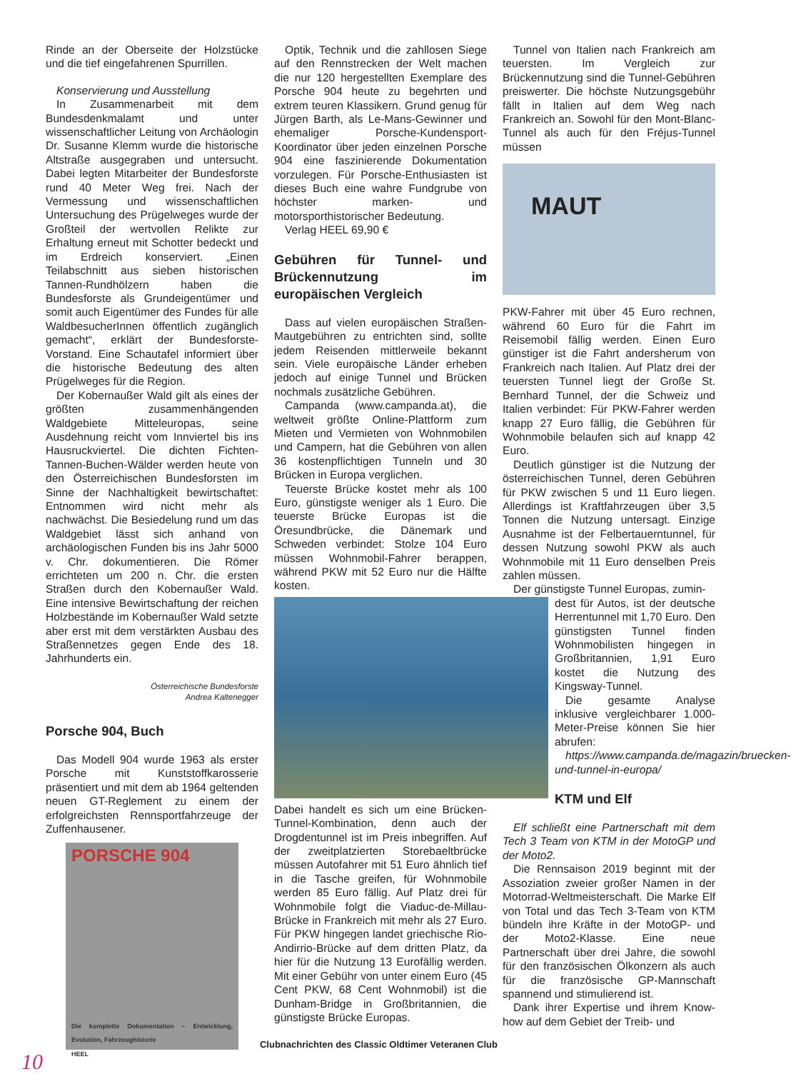Rinde an der Oberseite der Holzstücke und die tief eingefahrenen Spurrillen.
Konservierung und Ausstellung
In Zusammenarbeit mit dem Bundesdenkmalamt und unter wissenschaftlicher Leitung von Archäologin Dr. Susanne Klemm wurde die historische Altstraße ausgegraben und untersucht. Dabei legten Mitarbeiter der Bundesforste rund 40 Meter Weg frei. Nach der Vermessung und wissenschaftlichen Untersuchung des Prügelweges wurde der Großteil der wertvollen Relikte zur Erhaltung erneut mit Schotter bedeckt und im Erdreich konserviert. „Einen Teilabschnitt aus sieben historischen Tannen-Rundhölzern haben die Bundesforste als Grundeigentümer und somit auch Eigentümer des Fundes für alle WaldbesucherInnen öffentlich zugänglich gemacht“, erklärt der Bundesforste-Vorstand. Eine Schautafel informiert über die historische Bedeutung des alten Prügelweges für die Region.
Der Kobernaußer Wald gilt als eines der größten zusammenhängenden Waldgebiete Mitteleuropas, seine Ausdehnung reicht vom Innviertel bis ins Hausruckviertel. Die dichten Fichten-Tannen-Buchen-Wälder werden heute von den Österreichischen Bundesforsten im Sinne der Nachhaltigkeit bewirtschaftet: Entnommen wird nicht mehr als nachwächst. Die Besiedelung rund um das Waldgebiet lässt sich anhand von archäologischen Funden bis ins Jahr 5000 v. Chr. dokumentieren. Die Römer errichteten um 200 n. Chr. die ersten Straßen durch den Kobernaußer Wald. Eine intensive Bewirtschaftung der reichen Holzbestände im Kobernaußer Wald setzte aber erst mit dem verstärkten Ausbau des Straßennetzes gegen Ende des 18. Jahrhunderts ein.
Österreichische Bundesforste
Andrea Kaltenegger
Porsche 904, Buch
Das Modell 904 wurde 1963 als erster Porsche mit Kunststoffkarosserie präsentiert und mit dem ab 1964 geltenden neuen GT-Reglement zu einem der erfolgreichsten Rennsportfahrzeuge der Zuffenhausener.
PORSCHE 904
Die komplette Dokumentation – Entwicklung, Evolution, Fahrzeughistorie
HEEL
Optik, Technik und die zahllosen Siege auf den Rennstrecken der Welt machen die nur 120 hergestellten Exemplare des Porsche 904 heute zu begehrten und extrem teuren Klassikern. Grund genug für Jürgen Barth, als Le-Mans-Gewinner und ehemaliger Porsche-Kundensport-Koordinator über jeden einzelnen Porsche 904 eine faszinierende Dokumentation vorzulegen. Für Porsche-Enthusiasten ist dieses Buch eine wahre Fundgrube von höchster marken- und motorsporthistorischer Bedeutung.
Verlag HEEL 69,90 €
Gebühren für Tunnel- und Brückennutzung im europäischen Vergleich
Dass auf vielen europäischen Straßen-Mautgebühren zu entrichten sind, sollte jedem Reisenden mittlerweile bekannt sein. Viele europäische Länder erheben jedoch auf einige Tunnel und Brücken nochmals zusätzliche Gebühren.
Campanda (www.campanda.at), die weltweit größte Online-Plattform zum Mieten und Vermieten von Wohnmobilen und Campern, hat die Gebühren von allen 36 kostenpflichtigen Tunneln und 30 Brücken in Europa verglichen.
Teuerste Brücke kostet mehr als 100 Euro, günstigste weniger als 1 Euro. Die teuerste Brücke Europas ist die Öresundbrücke, die Dänemark und Schweden verbindet: Stolze 104 Euro müssen Wohnmobil-Fahrer berappen, während PKW mit 52 Euro nur die Hälfte kosten.
Dabei handelt es sich um eine Brücken-Tunnel-Kombination, denn auch der Drogdentunnel ist im Preis inbegriffen. Auf der zweitplatzierten Storebaeltbrücke müssen Autofahrer mit 51 Euro ähnlich tief in die Tasche greifen, für Wohnmobile werden 85 Euro fällig. Auf Platz drei für Wohnmobile folgt die Viaduc-de-Millau-Brücke in Frankreich mit mehr als 27 Euro. Für PKW hingegen landet griechische Rio-Andirrio-Brücke auf dem dritten Platz, da hier für die Nutzung 13 Eurofällig werden. Mit einer Gebühr von unter einem Euro (45 Cent PKW, 68 Cent Wohnmobil) ist die Dunham-Bridge in Großbritannien, die günstigste Brücke Europas.
Tunnel von Italien nach Frankreich am teuersten. Im Vergleich zur Brückennutzung sind die Tunnel-Gebühren preiswerter. Die höchste Nutzungsgebühr fällt in Italien auf dem Weg nach Frankreich an. Sowohl für den Mont-Blanc-Tunnel als auch für den Fréjus-Tunnel müssen
MAUT
PKW-Fahrer mit über 45 Euro rechnen, während 60 Euro für die Fahrt im Reisemobil fällig werden. Einen Euro günstiger ist die Fahrt andersherum von Frankreich nach Italien. Auf Platz drei der teuersten Tunnel liegt der Große St. Bernhard Tunnel, der die Schweiz und Italien verbindet: Für PKW-Fahrer werden knapp 27 Euro fällig, die Gebühren für Wohnmobile belaufen sich auf knapp 42 Euro.
Deutlich günstiger ist die Nutzung der österreichischen Tunnel, deren Gebühren für PKW zwischen 5 und 11 Euro liegen. Allerdings ist Kraftfahrzeugen über 3,5 Tonnen die Nutzung untersagt. Einzige Ausnahme ist der Felbertauerntunnel, für dessen Nutzung sowohl PKW als auch Wohnmobile mit 11 Euro denselben Preis zahlen müssen.
Der günstigste Tunnel Europas, zumin-
dest für Autos, ist der deutsche Herrentunnel mit 1,70 Euro. Den günstigsten Tunnel finden Wohnmobilisten hingegen in Großbritannien, 1,91 Euro kostet die Nutzung des Kingsway-Tunnel.
Die gesamte Analyse inklusive vergleichbarer 1.000-Meter-Preise können Sie hier abrufen:
https://www.campanda.de/magazin/bruecken-und-tunnel-in-europa/
KTM und Elf
Elf schließt eine Partnerschaft mit dem Tech 3 Team von KTM in der MotoGP und der Moto2.
Die Rennsaison 2019 beginnt mit der Assoziation zweier großer Namen in der Motorrad-Weltmeisterschaft. Die Marke Elf von Total und das Tech 3-Team von KTM bündeln ihre Kräfte in der MotoGP- und der Moto2-Klasse. Eine neue Partnerschaft über drei Jahre, die sowohl für den französischen Ölkonzern als auch für die französische GP-Mannschaft spannend und stimulierend ist.
Dank ihrer Expertise und ihrem Know-how auf dem Gebiet der Treib- und
Clubnachrichten des Classic Oldtimer Veteranen Club
10